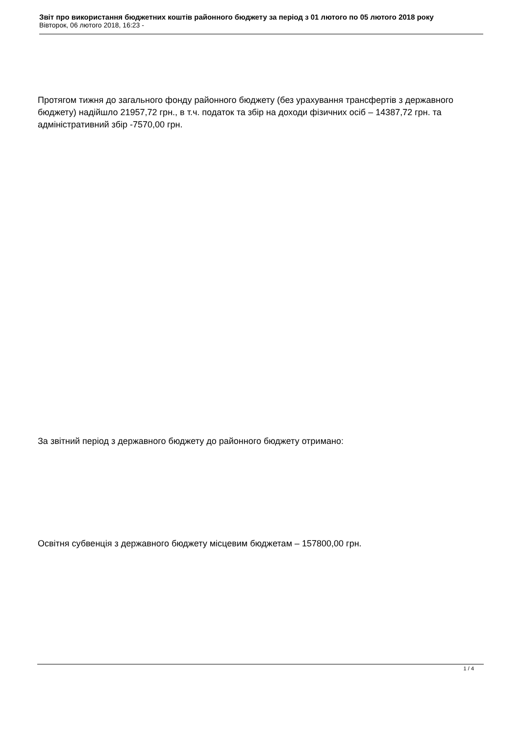Звіт про використання бюджетних коштів районного бюджету за період з 01 лютого по 05 лютого 2018 року
Вівторок, 06 лютого 2018, 16:23 -
Протягом тижня до загального фонду районного бюджету (без урахування трансфертів з державного бюджету) надійшло 21957,72 грн., в т.ч. податок та збір на доходи фізичних осіб – 14387,72 грн. та адміністративний збір -7570,00 грн.
За звітний період з державного бюджету до районного бюджету отримано:
Освітня субвенція з державного бюджету місцевим бюджетам – 157800,00 грн.
1 / 4